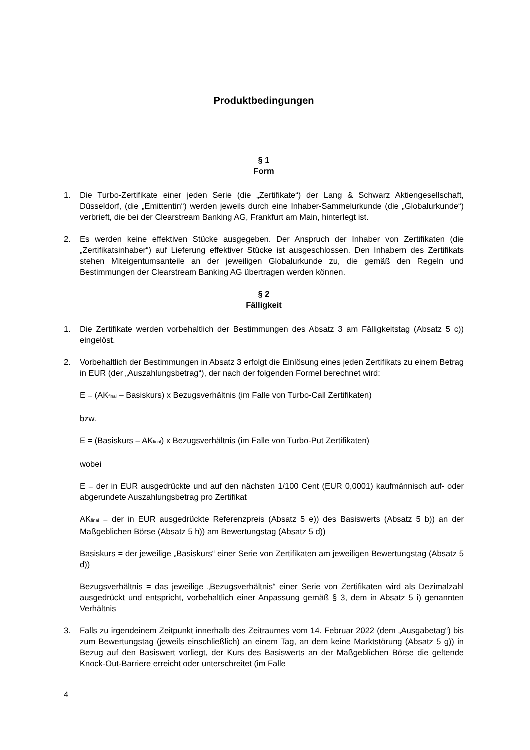Produktbedingungen
§ 1
Form
1. Die Turbo-Zertifikate einer jeden Serie (die „Zertifikate“) der Lang & Schwarz Aktiengesellschaft, Düsseldorf, (die „Emittentin“) werden jeweils durch eine Inhaber-Sammelurkunde (die „Globalurkunde“) verbrieft, die bei der Clearstream Banking AG, Frankfurt am Main, hinterlegt ist.
2. Es werden keine effektiven Stücke ausgegeben. Der Anspruch der Inhaber von Zertifikaten (die „Zertifikatsinhaber“) auf Lieferung effektiver Stücke ist ausgeschlossen. Den Inhabern des Zertifikats stehen Miteigentumsanteile an der jeweiligen Globalurkunde zu, die gemäß den Regeln und Bestimmungen der Clearstream Banking AG übertragen werden können.
§ 2
Fälligkeit
1. Die Zertifikate werden vorbehaltlich der Bestimmungen des Absatz 3 am Fälligkeitstag (Absatz 5 c)) eingelöst.
2. Vorbehaltlich der Bestimmungen in Absatz 3 erfolgt die Einlösung eines jeden Zertifikats zu einem Betrag in EUR (der „Auszahlungsbetrag“), der nach der folgenden Formel berechnet wird:
E = (AK<sub>final</sub> – Basiskurs) x Bezugsverhältnis (im Falle von Turbo-Call Zertifikaten)
bzw.
E = (Basiskurs – AK<sub>final</sub>) x Bezugsverhältnis (im Falle von Turbo-Put Zertifikaten)
wobei
E = der in EUR ausgedrückte und auf den nächsten 1/100 Cent (EUR 0,0001) kaufmännisch auf- oder abgerundete Auszahlungsbetrag pro Zertifikat
AK<sub>final</sub> = der in EUR ausgedrückte Referenzpreis (Absatz 5 e)) des Basiswerts (Absatz 5 b)) an der Maßgeblichen Börse (Absatz 5 h)) am Bewertungstag (Absatz 5 d))
Basiskurs = der jeweilige „Basiskurs“ einer Serie von Zertifikaten am jeweiligen Bewertungstag (Absatz 5 d))
Bezugsverhältnis = das jeweilige „Bezugsverhältnis“ einer Serie von Zertifikaten wird als Dezimalzahl ausgedrückt und entspricht, vorbehaltlich einer Anpassung gemäß § 3, dem in Absatz 5 i) genannten Verhältnis
3. Falls zu irgendeinem Zeitpunkt innerhalb des Zeitraumes vom 14. Februar 2022 (dem „Ausgabetag“) bis zum Bewertungstag (jeweils einschließlich) an einem Tag, an dem keine Marktstörung (Absatz 5 g)) in Bezug auf den Basiswert vorliegt, der Kurs des Basiswerts an der Maßgeblichen Börse die geltende Knock-Out-Barriere erreicht oder unterschreitet (im Falle
4